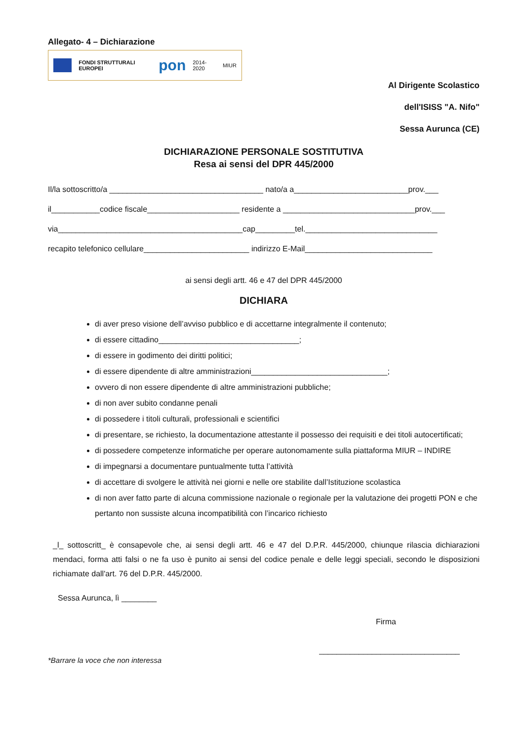Allegato- 4 – Dichiarazione
FONDI STRUTTURALI EUROPEI
pon
2014-2020 MIUR
Al Dirigente Scolastico
dell'ISISS "A. Nifo"
Sessa Aurunca (CE)
DICHIARAZIONE PERSONALE SOSTITUTIVA
Resa ai sensi del DPR 445/2000
Il/la sottoscritto/a ___________________________________ nato/a a__________________________prov.___
il___________codice fiscale_____________________ residente a ______________________________prov.___
via__________________________________________cap_________tel.______________________________
recapito telefonico cellulare________________________ indirizzo E-Mail_____________________________
ai sensi degli artt. 46 e 47 del DPR 445/2000
DICHIARA
di aver preso visione dell’avviso pubblico e di accettarne integralmente il contenuto;
di essere cittadino________________________________;
di essere in godimento dei diritti politici;
di essere dipendente di altre amministrazioni_______________________________;
ovvero di non essere dipendente di altre amministrazioni pubbliche;
di non aver subito condanne penali
di possedere i titoli culturali, professionali e scientifici
di presentare, se richiesto, la documentazione attestante il possesso dei requisiti e dei titoli autocertificati;
di possedere competenze informatiche per operare autonomamente sulla piattaforma MIUR – INDIRE
di impegnarsi a documentare puntualmente tutta l’attività
di accettare di svolgere le attività nei giorni e nelle ore stabilite dall’Istituzione scolastica
di non aver fatto parte di alcuna commissione nazionale o regionale per la valutazione dei progetti PON e che pertanto non sussiste alcuna incompatibilità con l’incarico richiesto
_l_ sottoscritt_ è consapevole che, ai sensi degli artt. 46 e 47 del D.P.R. 445/2000, chiunque rilascia dichiarazioni mendaci, forma atti falsi o ne fa uso è punito ai sensi del codice penale e delle leggi speciali, secondo le disposizioni richiamate dall'art. 76 del D.P.R. 445/2000.
Sessa Aurunca, lì ________
Firma
*Barrare la voce che non interessa ________________________________